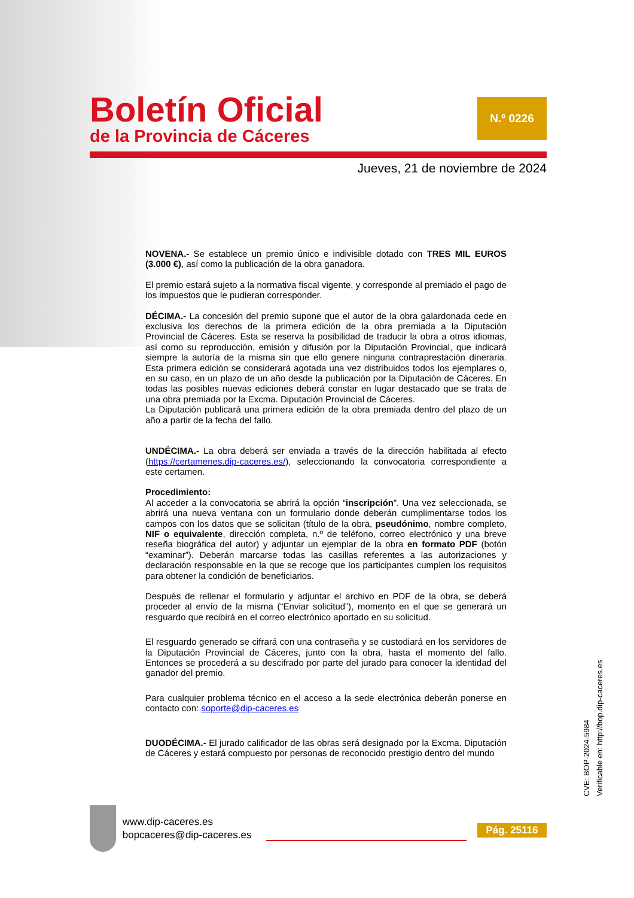Boletín Oficial
de la Provincia de Cáceres
N.º 0226
Jueves, 21 de noviembre de 2024
NOVENA.- Se establece un premio único e indivisible dotado con TRES MIL EUROS (3.000 €), así como la publicación de la obra ganadora.
El premio estará sujeto a la normativa fiscal vigente, y corresponde al premiado el pago de los impuestos que le pudieran corresponder.
DÉCIMA.- La concesión del premio supone que el autor de la obra galardonada cede en exclusiva los derechos de la primera edición de la obra premiada a la Diputación Provincial de Cáceres. Esta se reserva la posibilidad de traducir la obra a otros idiomas, así como su reproducción, emisión y difusión por la Diputación Provincial, que indicará siempre la autoría de la misma sin que ello genere ninguna contraprestación dineraria. Esta primera edición se considerará agotada una vez distribuidos todos los ejemplares o, en su caso, en un plazo de un año desde la publicación por la Diputación de Cáceres. En todas las posibles nuevas ediciones deberá constar en lugar destacado que se trata de una obra premiada por la Excma. Diputación Provincial de Cáceres.
La Diputación publicará una primera edición de la obra premiada dentro del plazo de un año a partir de la fecha del fallo.
UNDÉCIMA.- La obra deberá ser enviada a través de la dirección habilitada al efecto (https://certamenes.dip-caceres.es/), seleccionando la convocatoria correspondiente a este certamen.
Procedimiento:
Al acceder a la convocatoria se abrirá la opción “inscripción”. Una vez seleccionada, se abrirá una nueva ventana con un formulario donde deberán cumplimentarse todos los campos con los datos que se solicitan (título de la obra, pseudónimo, nombre completo, NIF o equivalente, dirección completa, n.º de teléfono, correo electrónico y una breve reseña biográfica del autor) y adjuntar un ejemplar de la obra en formato PDF (botón “examinar”). Deberán marcarse todas las casillas referentes a las autorizaciones y declaración responsable en la que se recoge que los participantes cumplen los requisitos para obtener la condición de beneficiarios.
Después de rellenar el formulario y adjuntar el archivo en PDF de la obra, se deberá proceder al envío de la misma (“Enviar solicitud”), momento en el que se generará un resguardo que recibirá en el correo electrónico aportado en su solicitud.
El resguardo generado se cifrará con una contraseña y se custodiará en los servidores de la Diputación Provincial de Cáceres, junto con la obra, hasta el momento del fallo. Entonces se procederá a su descifrado por parte del jurado para conocer la identidad del ganador del premio.
Para cualquier problema técnico en el acceso a la sede electrónica deberán ponerse en contacto con: soporte@dip-caceres.es
DUODÉCIMA.- El jurado calificador de las obras será designado por la Excma. Diputación de Cáceres y estará compuesto por personas de reconocido prestigio dentro del mundo
CVE: BOP-2024-5984
Verificable en: http://bop.dip-caceres.es
www.dip-caceres.es
bopcaceres@dip-caceres.es
Pág. 25116